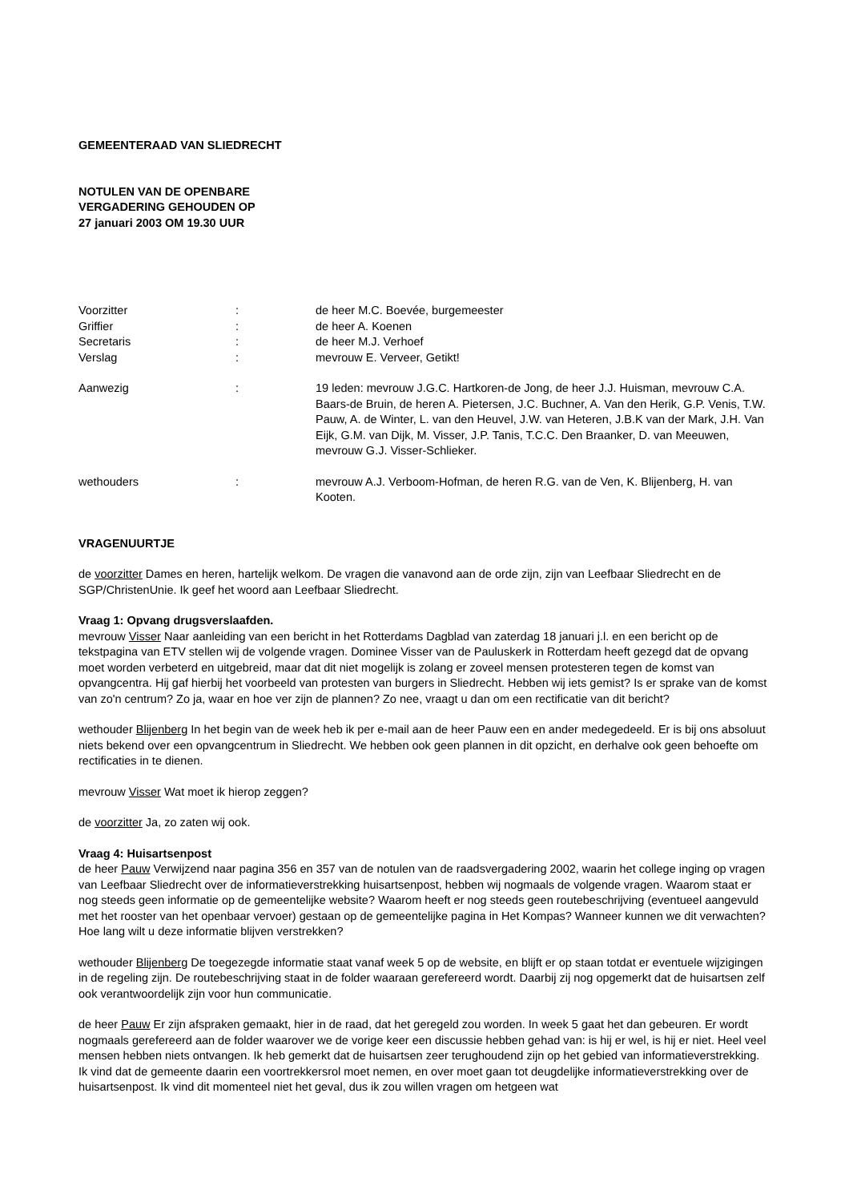GEMEENTERAAD VAN SLIEDRECHT
NOTULEN VAN DE OPENBARE
VERGADERING GEHOUDEN OP
27 januari 2003 OM 19.30 UUR
| Voorzitter | : | de heer M.C. Boevée, burgemeester |
| Griffier | : | de heer A. Koenen |
| Secretaris | : | de heer M.J. Verhoef |
| Verslag | : | mevrouw E. Verveer, Getikt! |
| Aanwezig | : | 19 leden: mevrouw J.G.C. Hartkoren-de Jong, de heer J.J. Huisman, mevrouw C.A. Baars-de Bruin, de heren A. Pietersen, J.C. Buchner, A. Van den Herik, G.P. Venis, T.W. Pauw, A. de Winter, L. van den Heuvel, J.W. van Heteren, J.B.K van der Mark, J.H. Van Eijk, G.M. van Dijk, M. Visser, J.P. Tanis, T.C.C. Den Braanker, D. van Meeuwen, mevrouw G.J. Visser-Schlieker. |
| wethouders | : | mevrouw A.J. Verboom-Hofman, de heren R.G. van de Ven, K. Blijenberg, H. van Kooten. |
VRAGENUURTJE
de voorzitter Dames en heren, hartelijk welkom. De vragen die vanavond aan de orde zijn, zijn van Leefbaar Sliedrecht en de SGP/ChristenUnie. Ik geef het woord aan Leefbaar Sliedrecht.
Vraag 1: Opvang drugsverslaafden.
mevrouw Visser Naar aanleiding van een bericht in het Rotterdams Dagblad van zaterdag 18 januari j.l. en een bericht op de tekstpagina van ETV stellen wij de volgende vragen. Dominee Visser van de Pauluskerk in Rotterdam heeft gezegd dat de opvang moet worden verbeterd en uitgebreid, maar dat dit niet mogelijk is zolang er zoveel mensen protesteren tegen de komst van opvangcentra. Hij gaf hierbij het voorbeeld van protesten van burgers in Sliedrecht. Hebben wij iets gemist? Is er sprake van de komst van zo'n centrum? Zo ja, waar en hoe ver zijn de plannen? Zo nee, vraagt u dan om een rectificatie van dit bericht?
wethouder Blijenberg In het begin van de week heb ik per e-mail aan de heer Pauw een en ander medegedeeld. Er is bij ons absoluut niets bekend over een opvangcentrum in Sliedrecht. We hebben ook geen plannen in dit opzicht, en derhalve ook geen behoefte om rectificaties in te dienen.
mevrouw Visser Wat moet ik hierop zeggen?
de voorzitter Ja, zo zaten wij ook.
Vraag 4: Huisartsenpost
de heer Pauw Verwijzend naar pagina 356 en 357 van de notulen van de raadsvergadering 2002, waarin het college inging op vragen van Leefbaar Sliedrecht over de informatieverstrekking huisartsenpost, hebben wij nogmaals de volgende vragen. Waarom staat er nog steeds geen informatie op de gemeentelijke website? Waarom heeft er nog steeds geen routebeschrijving (eventueel aangevuld met het rooster van het openbaar vervoer) gestaan op de gemeentelijke pagina in Het Kompas? Wanneer kunnen we dit verwachten? Hoe lang wilt u deze informatie blijven verstrekken?
wethouder Blijenberg De toegezegde informatie staat vanaf week 5 op de website, en blijft er op staan totdat er eventuele wijzigingen in de regeling zijn. De routebeschrijving staat in de folder waaraan gerefereerd wordt. Daarbij zij nog opgemerkt dat de huisartsen zelf ook verantwoordelijk zijn voor hun communicatie.
de heer Pauw Er zijn afspraken gemaakt, hier in de raad, dat het geregeld zou worden. In week 5 gaat het dan gebeuren. Er wordt nogmaals gerefereerd aan de folder waarover we de vorige keer een discussie hebben gehad van: is hij er wel, is hij er niet. Heel veel mensen hebben niets ontvangen. Ik heb gemerkt dat de huisartsen zeer terughoudend zijn op het gebied van informatieverstrekking. Ik vind dat de gemeente daarin een voortrekkersrol moet nemen, en over moet gaan tot deugdelijke informatieverstrekking over de huisartsenpost. Ik vind dit momenteel niet het geval, dus ik zou willen vragen om hetgeen wat